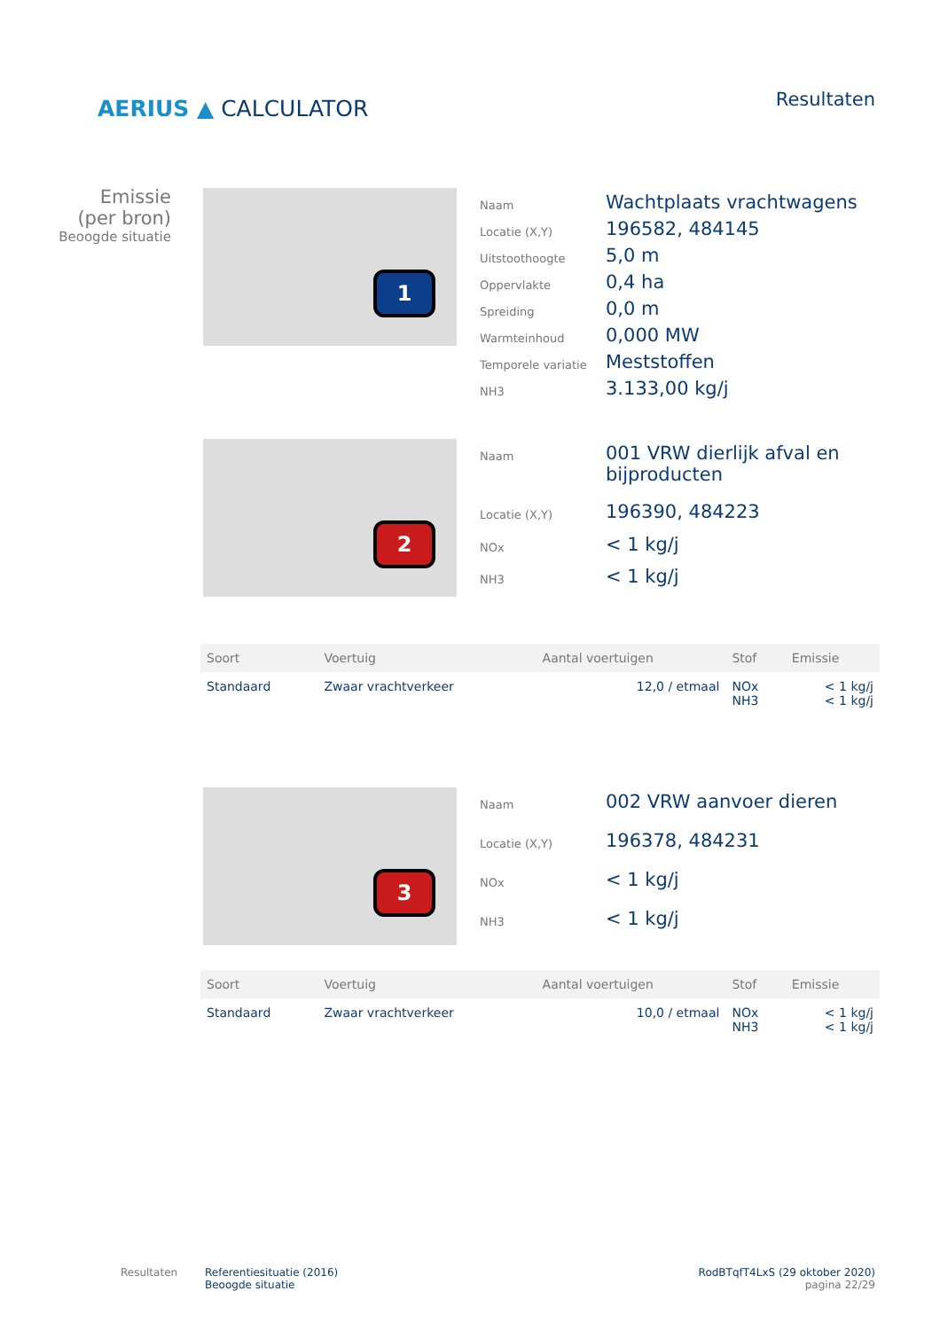AERIUS ▲ CALCULATOR
Resultaten
Emissie
(per bron)
Beoogde situatie
1
| Naam | Wachtplaats vrachtwagens |
| Locatie (X,Y) | 196582, 484145 |
| Uitstoothoogte | 5,0 m |
| Oppervlakte | 0,4 ha |
| Spreiding | 0,0 m |
| Warmteinhoud | 0,000 MW |
| Temporele variatie | Meststoffen |
| NH3 | 3.133,00 kg/j |
2
| Naam | 001 VRW dierlijk afval en bijproducten |
| Locatie (X,Y) | 196390, 484223 |
| NOx | < 1 kg/j |
| NH3 | < 1 kg/j |
| Soort | Voertuig | Aantal voertuigen | Stof | Emissie |
| --- | --- | --- | --- | --- |
| Standaard | Zwaar vrachtverkeer | 12,0 / etmaal | NOx NH3 | < 1 kg/j < 1 kg/j |
3
| Naam | 002 VRW aanvoer dieren |
| Locatie (X,Y) | 196378, 484231 |
| NOx | < 1 kg/j |
| NH3 | < 1 kg/j |
| Soort | Voertuig | Aantal voertuigen | Stof | Emissie |
| --- | --- | --- | --- | --- |
| Standaard | Zwaar vrachtverkeer | 10,0 / etmaal | NOx NH3 | < 1 kg/j < 1 kg/j |
Resultaten Referentiesituatie (2016)
Beoogde situatie
RodBTqfT4LxS (29 oktober 2020)
pagina 22/29